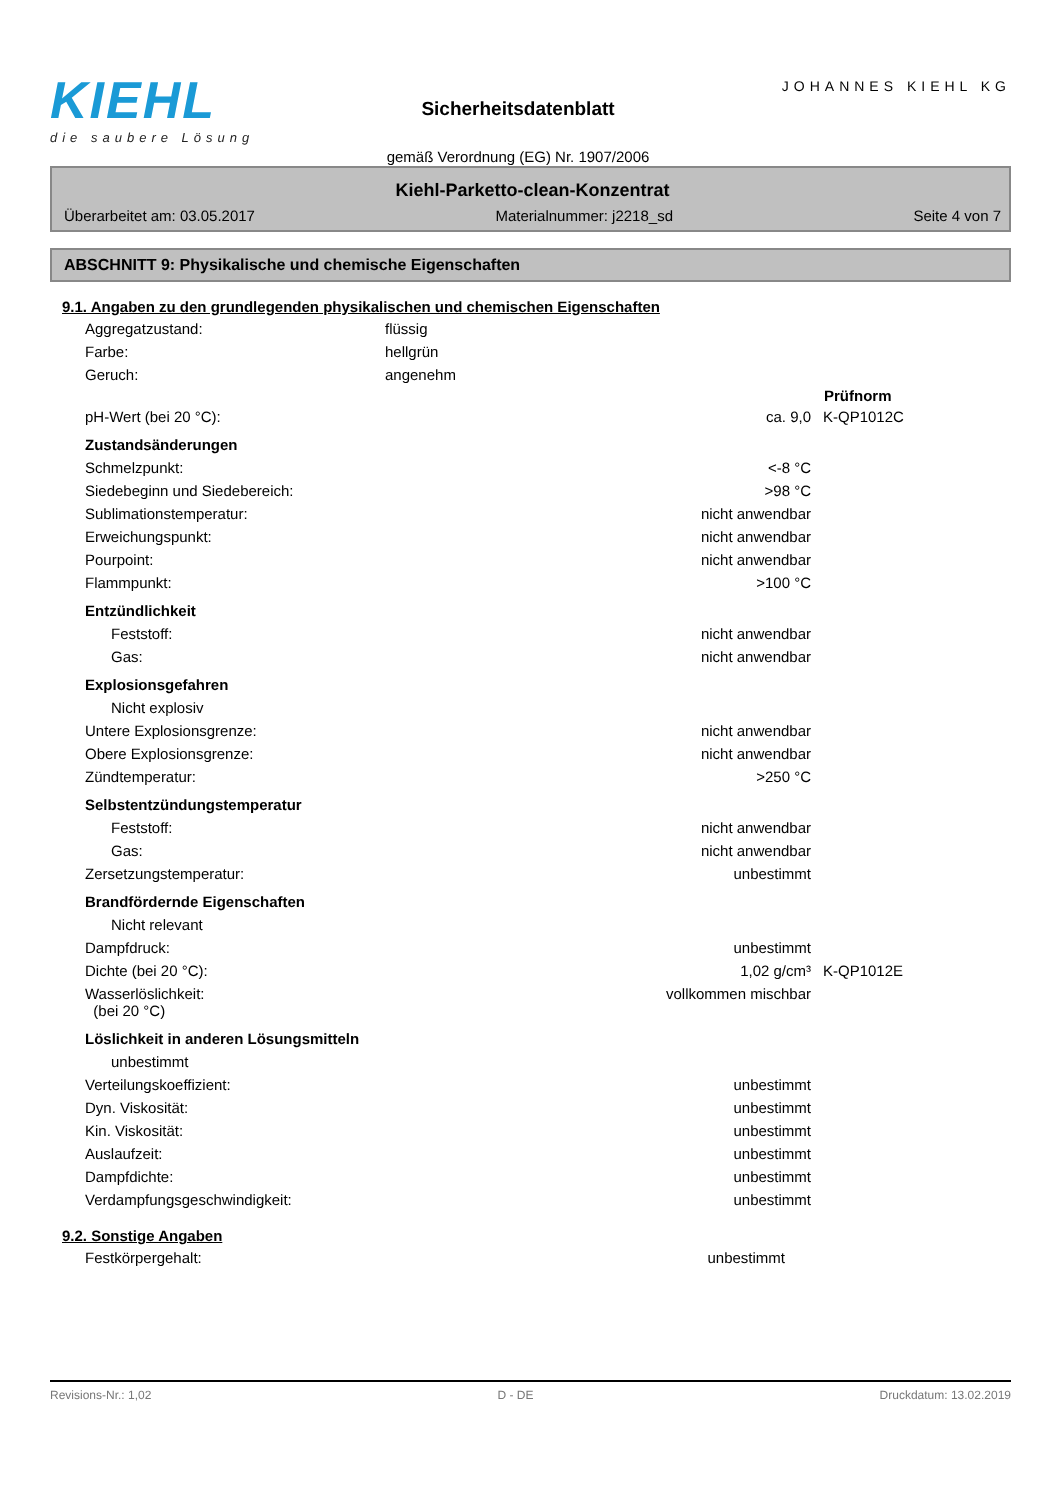KIEHL
die saubere Lösung
Sicherheitsdatenblatt
gemäß Verordnung (EG) Nr. 1907/2006
JOHANNES KIEHL KG
Kiehl-Parketto-clean-Konzentrat
Überarbeitet am: 03.05.2017 Materialnummer: j2218_sd Seite 4 von 7
ABSCHNITT 9: Physikalische und chemische Eigenschaften
9.1. Angaben zu den grundlegenden physikalischen und chemischen Eigenschaften
| Aggregatzustand: | flüssig |
| Farbe: | hellgrün |
| Geruch: | angenehm |
| | | Prüfnorm |
| pH-Wert (bei 20 °C): | ca. 9,0 | K-QP1012C |
| Zustandsänderungen | | |
| Schmelzpunkt: | <-8 °C | |
| Siedebeginn und Siedebereich: | >98 °C | |
| Sublimationstemperatur: | nicht anwendbar | |
| Erweichungspunkt: | nicht anwendbar | |
| Pourpoint: | nicht anwendbar | |
| Flammpunkt: | >100 °C | |
| Entzündlichkeit | | |
| Feststoff: | nicht anwendbar | |
| Gas: | nicht anwendbar | |
| Explosionsgefahren | | |
| Nicht explosiv | | |
| Untere Explosionsgrenze: | nicht anwendbar | |
| Obere Explosionsgrenze: | nicht anwendbar | |
| Zündtemperatur: | >250 °C | |
| Selbstentzündungstemperatur | | |
| Feststoff: | nicht anwendbar | |
| Gas: | nicht anwendbar | |
| Zersetzungstemperatur: | unbestimmt | |
| Brandfördernde Eigenschaften | | |
| Nicht relevant | | |
| Dampfdruck: | unbestimmt | |
| Dichte (bei 20 °C): | 1,02 g/cm³ | K-QP1012E |
| Wasserlöslichkeit: (bei 20 °C) | vollkommen mischbar | |
| Löslichkeit in anderen Lösungsmitteln | | |
| unbestimmt | | |
| Verteilungskoeffizient: | unbestimmt | |
| Dyn. Viskosität: | unbestimmt | |
| Kin. Viskosität: | unbestimmt | |
| Auslaufzeit: | unbestimmt | |
| Dampfdichte: | unbestimmt | |
| Verdampfungsgeschwindigkeit: | unbestimmt | |
9.2. Sonstige Angaben
| Festkörpergehalt: | unbestimmt | |
Revisions-Nr.: 1,02 D - DE Druckdatum: 13.02.2019